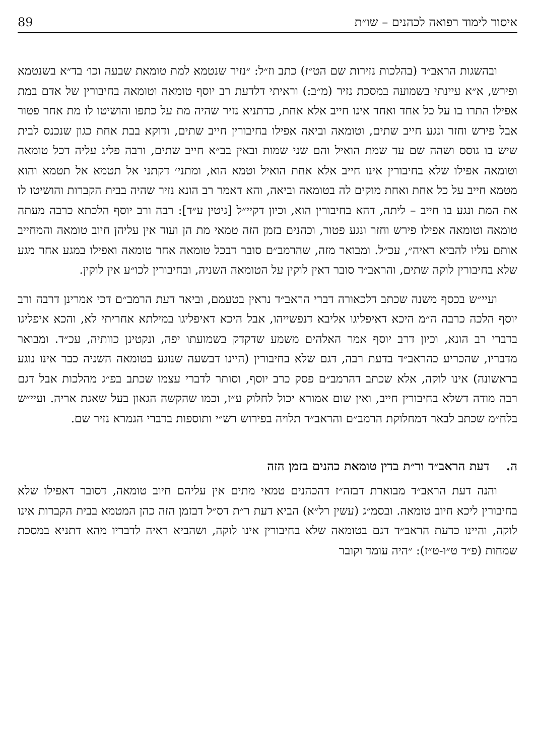איסור לימוד רפואה לכהנים – שו״ת 89
ובהשגות הראב״ד (בהלכות נזירות שם הט״ז) כתב וז״ל: ״נזיר שנטמא למת טומאת שבעה וכו׳ בד״א בשנטמא ופירש, א״א עיינתי בשמועה במסכת נזיר (מ״ב:) וראיתי דלדעת רב יוסף טומאה וטומאה בחיבורין של אדם במת אפילו התרו בו על כל אחד ואחד אינו חייב אלא אחת, כדתניא נזיר שהיה מת על כתפו והושיטו לו מת אחר פטור אבל פירש וחזר ונגע חייב שתים, וטומאה וביאה אפילו בחיבורין חייב שתים, ודוקא בבת אחת כגון שנכנס לבית שיש בו גוסס ושהה שם עד שמת הואיל והם שני שמות ובאין בב״א חייב שתים, ורבה פליג עליה דכל טומאה וטומאה אפילו שלא בחיבורין אינו חייב אלא אחת הואיל וטמא הוא, ומתני׳ דקתני אל תטמא אל תטמא והוא מטמא חייב על כל אחת ואחת מוקים לה בטומאה וביאה, והא דאמר רב הונא נזיר שהיה בבית הקברות והושיטו לו את המת ונגע בו חייב – ליתה, דהא בחיבורין הוא, וכיון דקיי״ל [גיטין ע״ד]: רבה ורב יוסף הלכתא כרבה מעתה טומאה וטומאה אפילו פירש וחזר ונגע פטור, וכהנים בזמן הזה טמאי מת הן ועוד אין עליהן חיוב טומאה והמחייב אותם עליו להביא ראיה״, עכ״ל. ומבואר מזה, שהרמב״ם סובר דבכל טומאה אחר טומאה ואפילו במגע אחר מגע שלא בחיבורין לוקה שתים, והראב״ד סובר דאין לוקין על הטומאה השניה, ובחיבורין לכו״ע אין לוקין.
ועיי״ש בכסף משנה שכתב דלכאורה דברי הראב״ד נראין בטעמם, וביאר דעת הרמב״ם דכי אמרינן דרבה ורב יוסף הלכה כרבה ה״מ היכא דאיפליגו אליבא דנפשייהו, אבל היכא דאיפליגו במילתא אחריתי לא, והכא איפליגו בדברי רב הונא, וכיון דרב יוסף אמר האלהים משמע שדקדק בשמועתו יפה, ונקטינן כוותיה, עכ״ד. ומבואר מדבריו, שהכריע כהראב״ד בדעת רבה, דגם שלא בחיבורין (היינו דבשעה שנוגע בטומאה השניה כבר אינו נוגע בראשונה) אינו לוקה, אלא שכתב דהרמב״ם פסק כרב יוסף, וסותר לדברי עצמו שכתב בפ״ג מהלכות אבל דגם רבה מודה דשלא בחיבורין חייב, ואין שום אמורא יכול לחלוק ע״ז, וכמו שהקשה הגאון בעל שאגת אריה. ועיי״ש בלח״מ שכתב לבאר דמחלוקת הרמב״ם והראב״ד תלויה בפירוש רש״י ותוספות בדברי הגמרא נזיר שם.
ה. דעת הראב״ד ור״ת בדין טומאת כהנים בזמן הזה
והנה דעת הראב״ד מבוארת דבזה״ז דהכהנים טמאי מתים אין עליהם חיוב טומאה, דסובר דאפילו שלא בחיבורין ליכא חיוב טומאה. ובסמ״ג (עשין רל״א) הביא דעת ר״ת דס״ל דבזמן הזה כהן המטמא בבית הקברות אינו לוקה, והיינו כדעת הראב״ד דגם בטומאה שלא בחיבורין אינו לוקה, ושהביא ראיה לדבריו מהא דתניא במסכת שמחות (פ״ד ט״ו-ט״ז): ״היה עומד וקובר